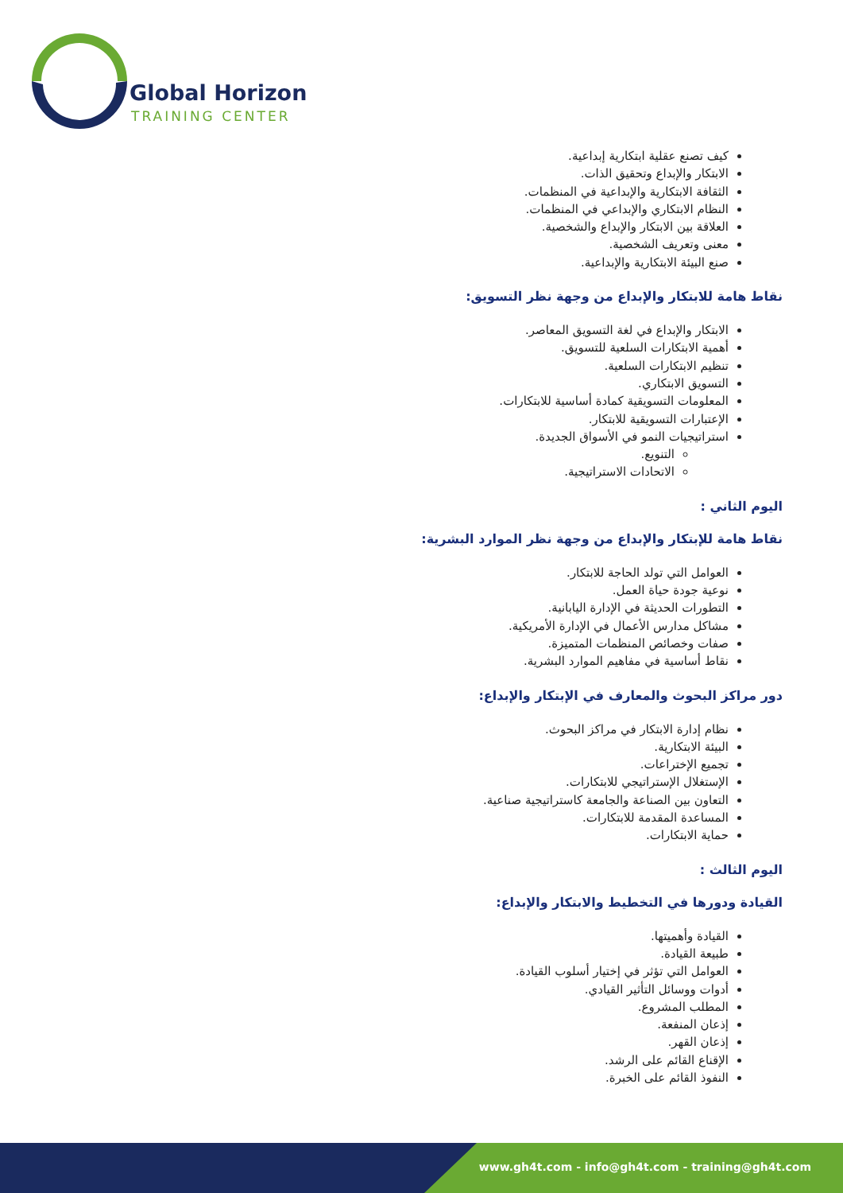Global Horizon
TRAINING CENTER
كيف تصنع عقلية ابتكارية إبداعية.
الابتكار والإبداع وتحقيق الذات.
الثقافة الابتكارية والإبداعية في المنظمات.
النظام الابتكاري والإبداعي في المنظمات.
العلاقة بين الابتكار والإبداع والشخصية.
معنى وتعريف الشخصية.
صنع البيئة الابتكارية والإبداعية.
نقاط هامة للابتكار والإبداع من وجهة نظر التسويق:
الابتكار والإبداع في لغة التسويق المعاصر.
أهمية الابتكارات السلعية للتسويق.
تنظيم الابتكارات السلعية.
التسويق الابتكاري.
المعلومات التسويقية كمادة أساسية للابتكارات.
الإعتبارات التسويقية للابتكار.
استراتيجيات النمو في الأسواق الجديدة.
التنويع.
الاتحادات الاستراتيجية.
اليوم الثاني :
نقاط هامة للإبتكار والإبداع من وجهة نظر الموارد البشرية:
العوامل التي تولد الحاجة للابتكار.
نوعية جودة حياة العمل.
التطورات الحديثة في الإدارة اليابانية.
مشاكل مدارس الأعمال في الإدارة الأمريكية.
صفات وخصائص المنظمات المتميزة.
نقاط أساسية في مفاهيم الموارد البشرية.
دور مراكز البحوث والمعارف في الإبتكار والإبداع:
نظام إدارة الابتكار في مراكز البحوث.
البيئة الابتكارية.
تجميع الإختراعات.
الإستغلال الإستراتيجي للابتكارات.
التعاون بين الصناعة والجامعة كاستراتيجية صناعية.
المساعدة المقدمة للابتكارات.
حماية الابتكارات.
اليوم الثالث :
القيادة ودورها في التخطيط والابتكار والإبداع:
القيادة وأهميتها.
طبيعة القيادة.
العوامل التي تؤثر في إختيار أسلوب القيادة.
أدوات ووسائل التأثير القيادي.
المطلب المشروع.
إذعان المنفعة.
إذعان القهر.
الإقناع القائم على الرشد.
النفوذ القائم على الخبرة.
www.gh4t.com - info@gh4t.com - training@gh4t.com